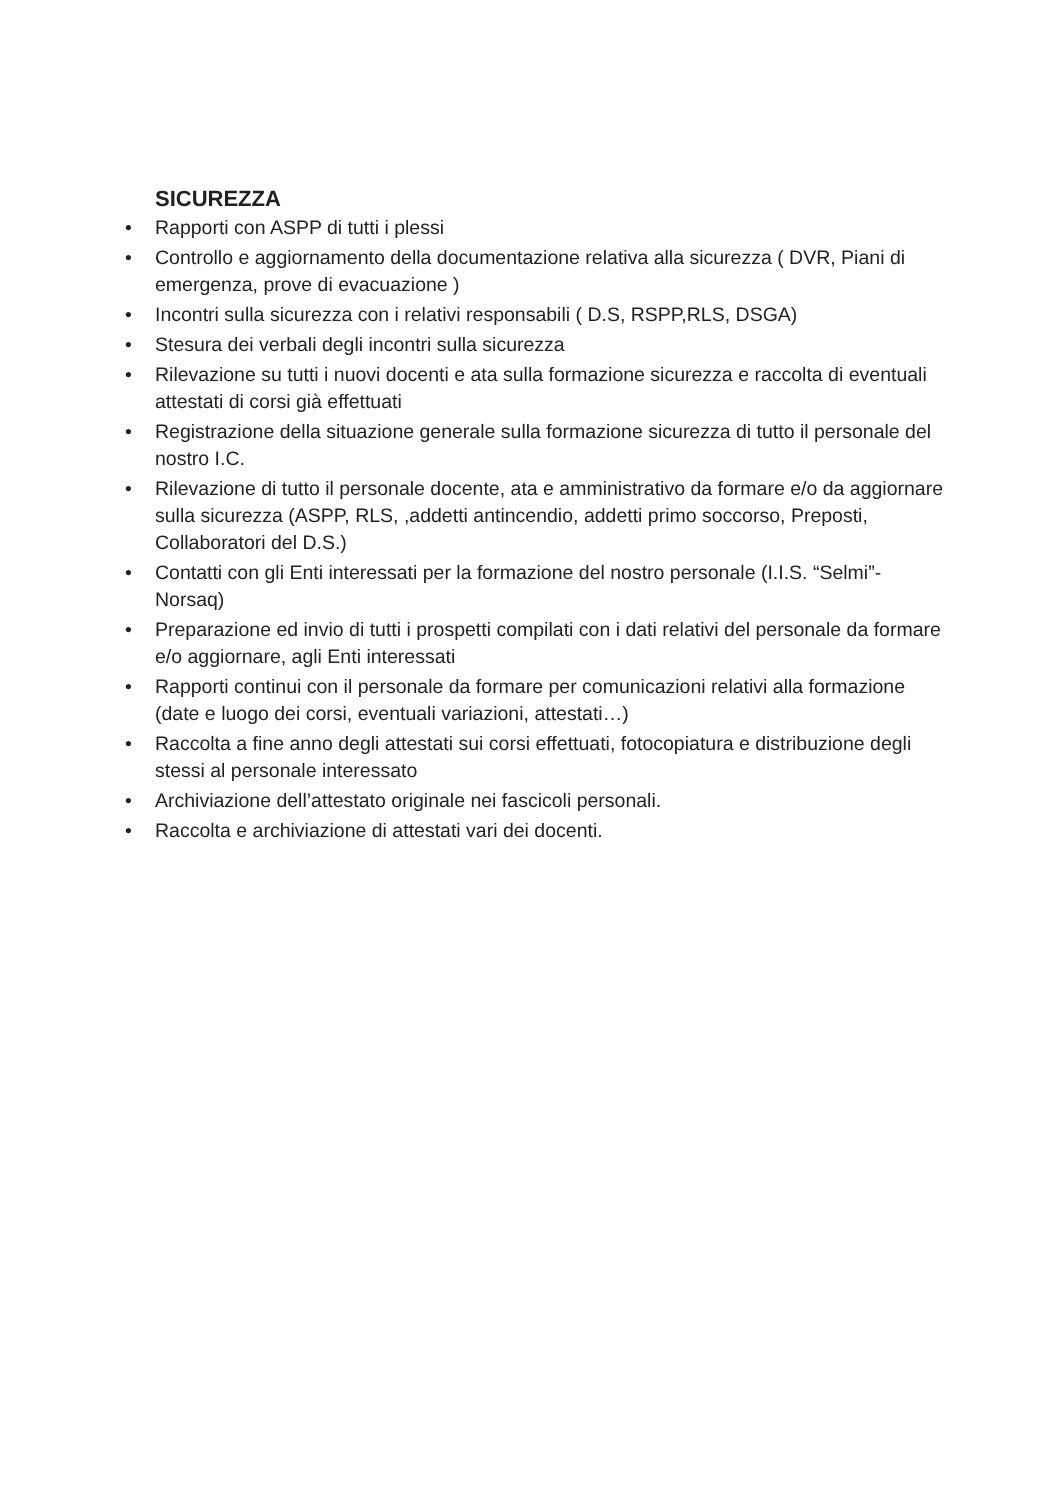SICUREZZA
• Rapporti con ASPP di tutti i plessi
• Controllo e aggiornamento della documentazione relativa alla sicurezza ( DVR, Piani di emergenza, prove di evacuazione )
• Incontri sulla sicurezza con i relativi responsabili ( D.S, RSPP,RLS, DSGA)
• Stesura dei verbali degli incontri sulla sicurezza
• Rilevazione su tutti i nuovi docenti e ata sulla formazione sicurezza e raccolta di eventuali attestati di corsi già effettuati
• Registrazione della situazione generale sulla formazione sicurezza di tutto il personale del nostro I.C.
• Rilevazione di tutto il personale docente, ata e amministrativo da formare e/o da aggiornare sulla sicurezza (ASPP, RLS, ,addetti antincendio, addetti primo soccorso, Preposti, Collaboratori del D.S.)
• Contatti con gli Enti interessati per la formazione del nostro personale (I.I.S. “Selmi”- Norsaq)
• Preparazione ed invio di tutti i prospetti compilati con i dati relativi del personale da formare e/o aggiornare, agli Enti interessati
• Rapporti continui con il personale da formare per comunicazioni relativi alla formazione (date e luogo dei corsi, eventuali variazioni, attestati…)
• Raccolta a fine anno degli attestati sui corsi effettuati, fotocopiatura e distribuzione degli stessi al personale interessato
• Archiviazione dell’attestato originale nei fascicoli personali.
• Raccolta e archiviazione di attestati vari dei docenti.